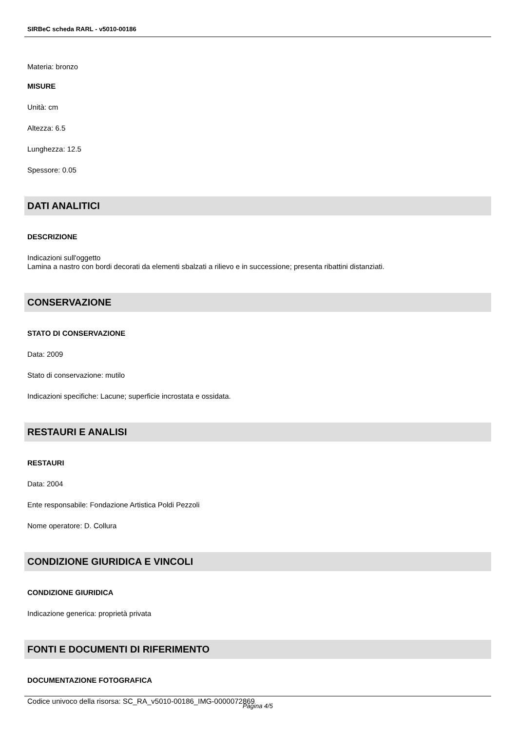SIRBeC scheda RARL - v5010-00186
Materia: bronzo
MISURE
Unità: cm
Altezza: 6.5
Lunghezza: 12.5
Spessore: 0.05
DATI ANALITICI
DESCRIZIONE
Indicazioni sull'oggetto
Lamina a nastro con bordi decorati da elementi sbalzati a rilievo e in successione; presenta ribattini distanziati.
CONSERVAZIONE
STATO DI CONSERVAZIONE
Data: 2009
Stato di conservazione: mutilo
Indicazioni specifiche: Lacune; superficie incrostata e ossidata.
RESTAURI E ANALISI
RESTAURI
Data: 2004
Ente responsabile: Fondazione Artistica Poldi Pezzoli
Nome operatore: D. Collura
CONDIZIONE GIURIDICA E VINCOLI
CONDIZIONE GIURIDICA
Indicazione generica: proprietà privata
FONTI E DOCUMENTI DI RIFERIMENTO
DOCUMENTAZIONE FOTOGRAFICA
Codice univoco della risorsa: SC_RA_v5010-00186_IMG-0000072869
Pagina 4/5